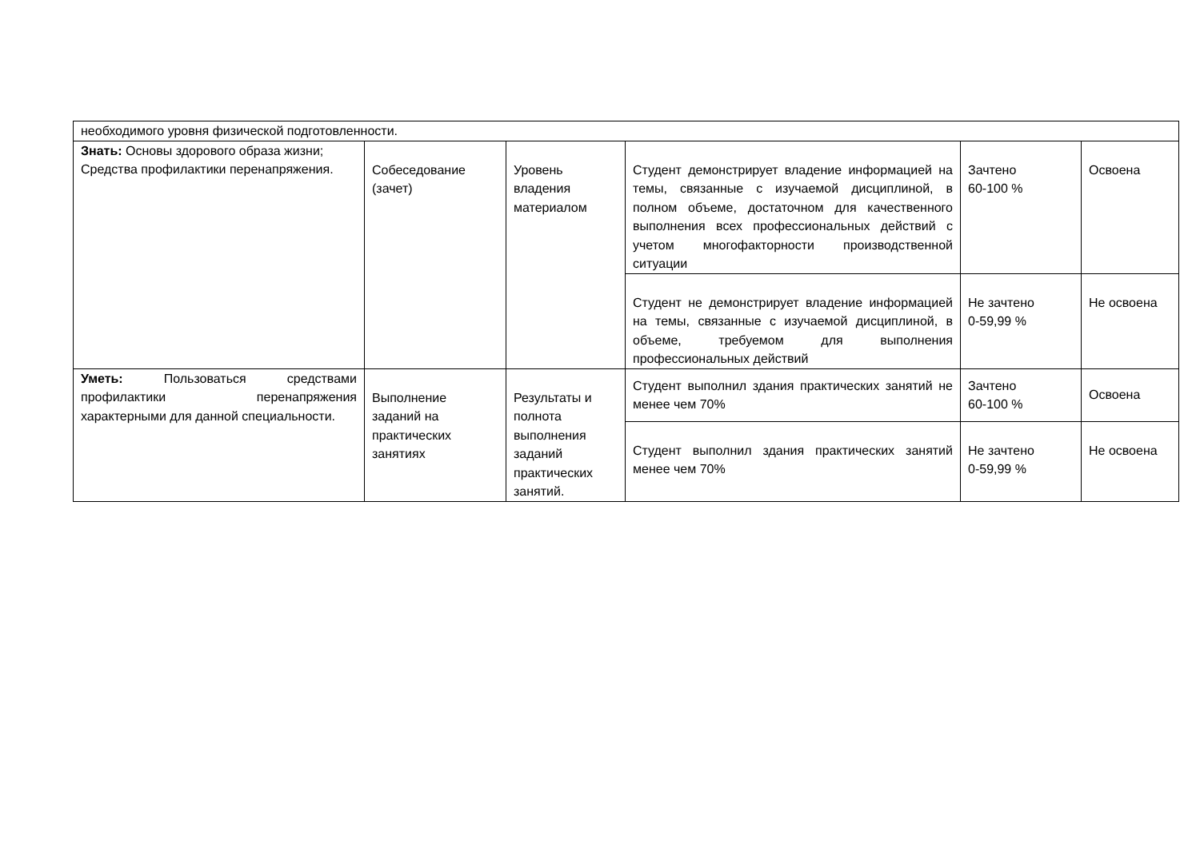| необходимого уровня физической подготовленности. | | | | | |
| Знать: Основы здорового образа жизни; Средства профилактики перенапряжения. | Собеседование (зачет) | Уровень владения материалом | Студент демонстрирует владение информацией на темы, связанные с изучаемой дисциплиной, в полном объеме, достаточном для качественного выполнения всех профессиональных действий с учетом многофакторности производственной ситуации | Зачтено 60-100 % | Освоена |
| | | | Студент не демонстрирует владение информацией на темы, связанные с изучаемой дисциплиной, в объеме, требуемом для выполнения профессиональных действий | Не зачтено 0-59,99 % | Не освоена |
| Уметь: Пользоваться средствами профилактики перенапряжения характерными для данной специальности. | Выполнение заданий на практических занятиях | Результаты и полнота выполнения заданий практических занятий. | Студент выполнил здания практических занятий не менее чем 70% | Зачтено 60-100 % | Освоена |
| | | | Студент выполнил здания практических занятий менее чем 70% | Не зачтено 0-59,99 % | Не освоена |